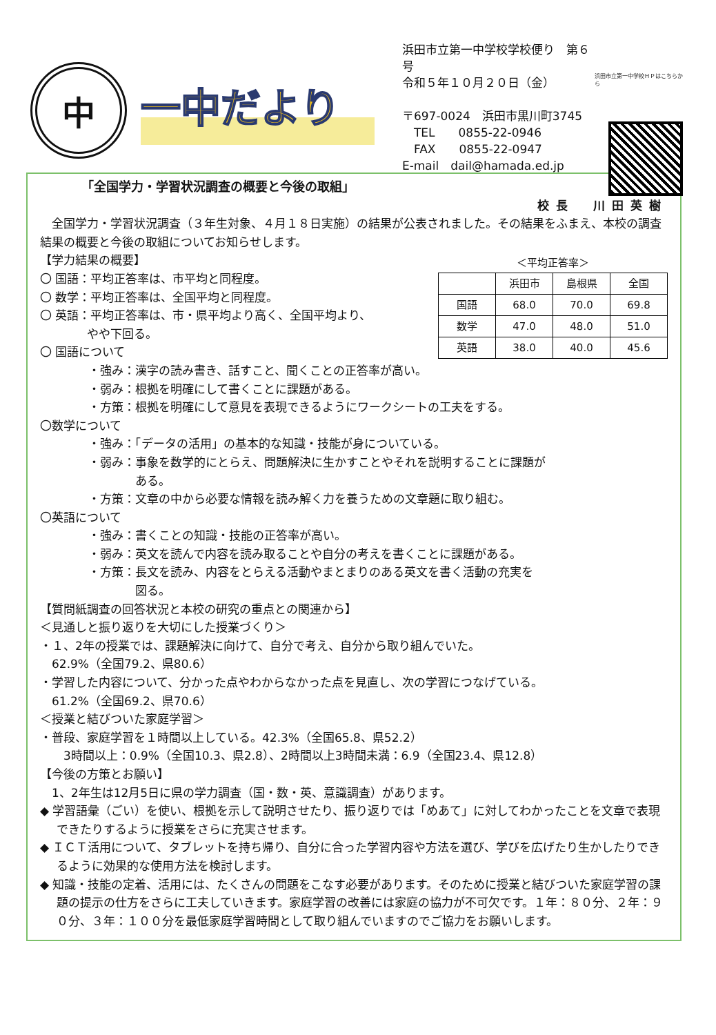中
一中だより
浜田市立第一中学校学校便り　第６号
令和５年１０月２０日（金）
〒697-0024　浜田市黒川町3745
　TEL　　0855-22-0946
　FAX　　0855-22-0947
E-mail　dail@hamada.ed.jp
浜田市立第一中学校ＨＰはこちらから
「全国学力・学習状況調査の概要と今後の取組」
校長　川田英樹
　全国学力・学習状況調査（３年生対象、４月１８日実施）の結果が公表されました。その結果をふまえ、本校の調査結果の概要と今後の取組についてお知らせします。
＜平均正答率＞
| | 浜田市 | 島根県 | 全国 |
| --- | --- | --- | --- |
| 国語 | 68.0 | 70.0 | 69.8 |
| 数学 | 47.0 | 48.0 | 51.0 |
| 英語 | 38.0 | 40.0 | 45.6 |
【学力結果の概要】
〇 国語：平均正答率は、市平均と同程度。
〇 数学：平均正答率は、全国平均と同程度。
〇 英語：平均正答率は、市・県平均より高く、全国平均より、
　　　　やや下回る。
〇 国語について
・強み：漢字の読み書き、話すこと、聞くことの正答率が高い。
・弱み：根拠を明確にして書くことに課題がある。
・方策：根拠を明確にして意見を表現できるようにワークシートの工夫をする。
〇数学について
・強み：「データの活用」の基本的な知識・技能が身についている。
・弱み：事象を数学的にとらえ、問題解決に生かすことやそれを説明することに課題が
　　　　ある。
・方策：文章の中から必要な情報を読み解く力を養うための文章題に取り組む。
〇英語について
・強み：書くことの知識・技能の正答率が高い。
・弱み：英文を読んで内容を読み取ることや自分の考えを書くことに課題がある。
・方策：長文を読み、内容をとらえる活動やまとまりのある英文を書く活動の充実を
　　　　図る。
【質問紙調査の回答状況と本校の研究の重点との関連から】
＜見通しと振り返りを大切にした授業づくり＞
・１、2年の授業では、課題解決に向けて、自分で考え、自分から取り組んでいた。
　62.9%（全国79.2、県80.6）
・学習した内容について、分かった点やわからなかった点を見直し、次の学習につなげている。
　61.2%（全国69.2、県70.6）
＜授業と結びついた家庭学習＞
・普段、家庭学習を１時間以上している。42.3%（全国65.8、県52.2）
　　3時間以上：0.9%（全国10.3、県2.8）、2時間以上3時間未満：6.9（全国23.4、県12.8）
【今後の方策とお願い】
　1、2年生は12月5日に県の学力調査（国・数・英、意識調査）があります。
◆ 学習語彙（ごい）を使い、根拠を示して説明させたり、振り返りでは「めあて」に対してわかったことを文章で表現できたりするように授業をさらに充実させます。
◆ ＩＣＴ活用について、タブレットを持ち帰り、自分に合った学習内容や方法を選び、学びを広げたり生かしたりできるように効果的な使用方法を検討します。
◆ 知識・技能の定着、活用には、たくさんの問題をこなす必要があります。そのために授業と結びついた家庭学習の課題の提示の仕方をさらに工夫していきます。家庭学習の改善には家庭の協力が不可欠です。１年：８０分、２年：９０分、３年：１００分を最低家庭学習時間として取り組んでいますのでご協力をお願いします。